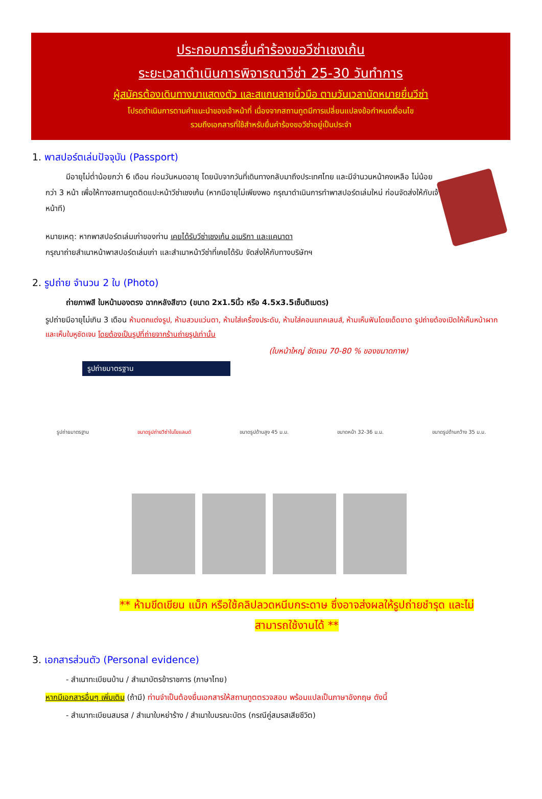ประกอบการยื่นคำร้องขอวีซ่าเชงเก้น
ระยะเวลาดำเนินการพิจารณาวีซ่า 25-30 วันทำการ
ผู้สมัครต้องเดินทางมาแสดงตัว และสแกนลายนิ้วมือ ตามวันเวลานัดหมายยื่นวีซ่า
โปรดดำเนินการตามคำแนะนำของเจ้าหน้าที่ เนื่องจากสถานทูตมีการเปลี่ยนแปลงข้อกำหนดเงื่อนไข
รวมถึงเอกสารที่ใช้สำหรับยื่นคำร้องขอวีซ่าอยู่เป็นประจำ
1. พาสปอร์ตเล่มปัจจุบัน (Passport)
มีอายุไม่ต่ำน้อยกว่า 6 เดือน ก่อนวันหมดอายุ โดยนับจากวันที่เดินทางกลับมาถึงประเทศไทย และมีจำนวนหน้าคงเหลือ ไม่น้อยกว่า 3 หน้า เพื่อให้ทางสถานทูตติดแปะหน้าวีซ่าเชงเก้น (หากมีอายุไม่เพียงพอ กรุณาดำเนินการทำพาสปอร์ตเล่มใหม่ ก่อนจัดส่งให้กับเจ้าหน้าที)
หมายเหตุ: หากพาสปอร์ตเล่มเก่าของท่าน เคยได้รับวีซ่าเชงเก้น อเมริกา และแคนาดา
กรุณาถ่ายสำเนาหน้าพาสปอร์ตเล่มเก่า และสำเนาหน้าวีซ่าที่เคยได้รับ จัดส่งให้กับทางบริษัทฯ
2. รูปถ่าย จำนวน 2 ใบ (Photo)
ถ่ายภาพสี ใบหน้ามองตรง ฉากหลังสีขาว (ขนาด 2x1.5นิ้ว หรือ 4.5x3.5เซ็นติเมตร)
รูปถ่ายมีอายุไม่เกิน 3 เดือน ห้ามตกแต่งรูป, ห้ามสวมแว่นตา, ห้ามใส่เครื่องประดับ, ห้ามใส่คอนแทคเลนส์, ห้ามเห็นฟันโดยเด็ดขาด รูปถ่ายต้องเปิดให้เห็นหน้าผาก และเห็นใบหูชัดเจน โดยต้องเป็นรูปที่ถ่ายจากร้านถ่ายรูปเท่านั้น
(ใบหน้าใหญ่ ชัดเจน 70-80 % ของขนาดภาพ)
รูปถ่ายมาตรฐาน
รูปถ่ายมาตรฐาน ขนาดรูปถ่ายวีซ่าในโยแลนด์ ขนาดรูปด้านสูง 45 ม.ม. ขนาดหน้า 32-36 ม.ม. ขนาดรูปด้านกว้าง 35 ม.ม.
** ห้ามขีดเขียน แม็ก หรือใช้คลิปลวดหนีบกระดาษ ซึ่งอาจส่งผลให้รูปถ่ายชำรุด และไม่
สามารถใช้งานได้ **
3. เอกสารส่วนตัว (Personal evidence)
- สำเนาทะเบียนบ้าน / สำเนาบัตรข้าราชการ (ภาษาไทย)
หากมีเอกสารอื่นๆ เพิ่มเติม (ถ้ามี) ท่านจำเป็นต้องยื่นเอกสารให้สถานทูตตรวจสอบ พร้อมแปลเป็นภาษาอังกฤษ ดังนี้
- สำเนาทะเบียนสมรส / สำเนาใบหย่าร้าง / สำเนาใบมรณะบัตร (กรณีคู่สมรสเสียชีวิต)